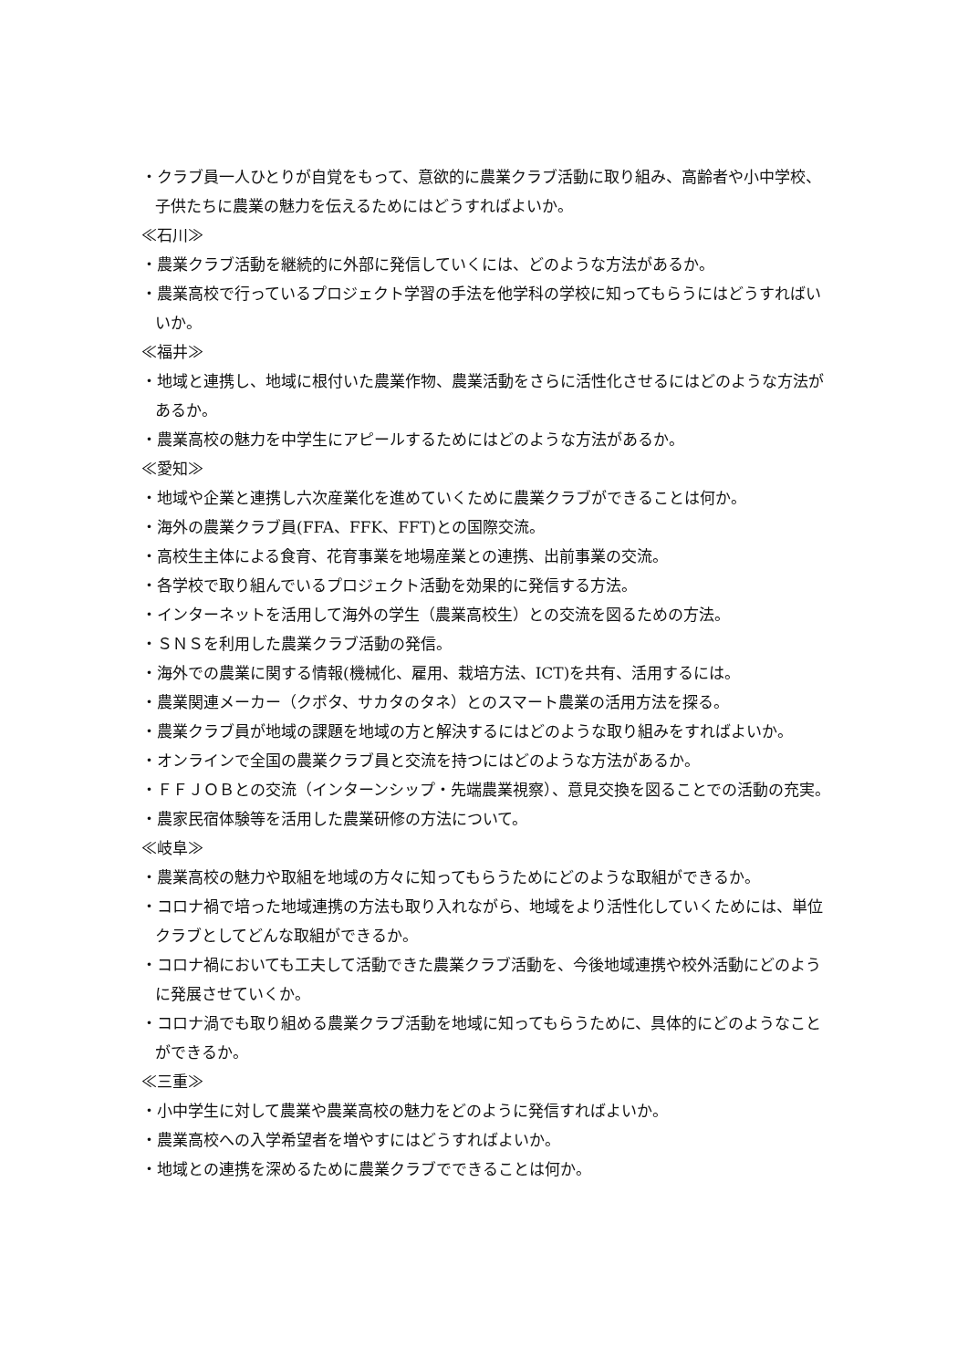・クラブ員一人ひとりが自覚をもって、意欲的に農業クラブ活動に取り組み、高齢者や小中学校、子供たちに農業の魅力を伝えるためにはどうすればよいか。
≪石川≫
・農業クラブ活動を継続的に外部に発信していくには、どのような方法があるか。
・農業高校で行っているプロジェクト学習の手法を他学科の学校に知ってもらうにはどうすればいいか。
≪福井≫
・地域と連携し、地域に根付いた農業作物、農業活動をさらに活性化させるにはどのような方法があるか。
・農業高校の魅力を中学生にアピールするためにはどのような方法があるか。
≪愛知≫
・地域や企業と連携し六次産業化を進めていくために農業クラブができることは何か。
・海外の農業クラブ員(FFA、FFK、FFT)との国際交流。
・高校生主体による食育、花育事業を地場産業との連携、出前事業の交流。
・各学校で取り組んでいるプロジェクト活動を効果的に発信する方法。
・インターネットを活用して海外の学生（農業高校生）との交流を図るための方法。
・ＳＮＳを利用した農業クラブ活動の発信。
・海外での農業に関する情報(機械化、雇用、栽培方法、ICT)を共有、活用するには。
・農業関連メーカー（クボタ、サカタのタネ）とのスマート農業の活用方法を探る。
・農業クラブ員が地域の課題を地域の方と解決するにはどのような取り組みをすればよいか。
・オンラインで全国の農業クラブ員と交流を持つにはどのような方法があるか。
・ＦＦＪＯＢとの交流（インターンシップ・先端農業視察）、意見交換を図ることでの活動の充実。
・農家民宿体験等を活用した農業研修の方法について。
≪岐阜≫
・農業高校の魅力や取組を地域の方々に知ってもらうためにどのような取組ができるか。
・コロナ禍で培った地域連携の方法も取り入れながら、地域をより活性化していくためには、単位クラブとしてどんな取組ができるか。
・コロナ禍においても工夫して活動できた農業クラブ活動を、今後地域連携や校外活動にどのように発展させていくか。
・コロナ渦でも取り組める農業クラブ活動を地域に知ってもらうために、具体的にどのようなことができるか。
≪三重≫
・小中学生に対して農業や農業高校の魅力をどのように発信すればよいか。
・農業高校への入学希望者を増やすにはどうすればよいか。
・地域との連携を深めるために農業クラブでできることは何か。